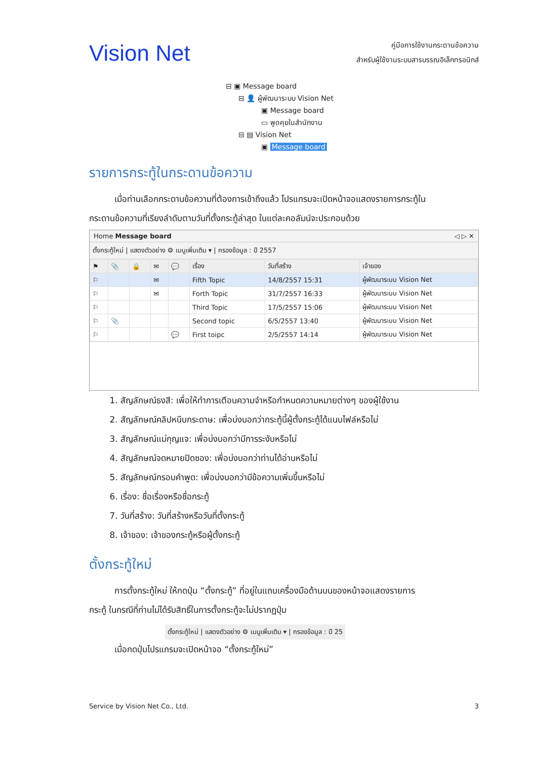Vision Net
คู่มือการใช้งานกระดานข้อความ
สำหรับผู้ใช้งานระบบสารบรรณอิเล็กทรอนิกส์
⊟ ▣ Message board
⊟ 👤 ผู้พัฒนาระบบ Vision Net
▣ Message board
▭ พูดคุยในสำนักงาน
⊟ ▤ Vision Net
▣ Message board
รายการกระทู้ในกระดานข้อความ
เมื่อท่านเลือกกระดานข้อความที่ต้องการเข้าถึงแล้ว โปรแกรมจะเปิดหน้าจอแสดงรายการกระทู้ใน
กระดานข้อความที่เรียงลำดับตามวันที่ตั้งกระทู้ล่าสุด ในแต่ละคอลัมน์จะประกอบด้วย
Home Message board ◁ ▷ ✕
ตั้งกระทู้ใหม่ | แสดงตัวอย่าง ⚙ เมนูเพิ่มเติม ▾ | กรองข้อมูล : ปี 2557
| ⚑ | 📎 | 🔒 | ✉ | 💬 | เรื่อง | วันที่สร้าง | เจ้าของ |
| --- | --- | --- | --- | --- | --- | --- | --- |
| ⚐ | | | ✉ | | Fifth Topic | 14/8/2557 15:31 | ผู้พัฒนาระบบ Vision Net |
| ⚐ | | | ✉ | | Forth Topic | 31/7/2557 16:33 | ผู้พัฒนาระบบ Vision Net |
| ⚐ | | | | | Third Topic | 17/5/2557 15:06 | ผู้พัฒนาระบบ Vision Net |
| ⚐ | 📎 | | | | Second topic | 6/5/2557 13:40 | ผู้พัฒนาระบบ Vision Net |
| ⚐ | | | | 💬 | First toipc | 2/5/2557 14:14 | ผู้พัฒนาระบบ Vision Net |
1. สัญลักษณ์ธงสี: เพื่อให้ทำการเตือนความจำหรือกำหนดความหมายต่างๆ ของผู้ใช้งาน
2. สัญลักษณ์คลิปหนีบกระดาษ: เพื่อบ่งบอกว่ากระทู้นี้ผู้ตั้งกระทู้ได้แนบไฟล์หรือไม่
3. สัญลักษณ์แม่กุญแจ: เพื่อบ่งบอกว่ามีการระงับหรือไม่
4. สัญลักษณ์จดหมายปิดซอง: เพื่อบ่งบอกว่าท่านได้อ่านหรือไม่
5. สัญลักษณ์กรอบคำพูด: เพื่อบ่งบอกว่ามีข้อความเพิ่มขึ้นหรือไม่
6. เรื่อง: ชื่อเรื่องหรือชื่อกระทู้
7. วันที่สร้าง: วันที่สร้างหรือวันที่ตั้งกระทู้
8. เจ้าของ: เจ้าของกระทู้หรือผู้ตั้งกระทู้
ตั้งกระทู้ใหม่
การตั้งกระทู้ใหม่ ให้กดปุ่ม “ตั้งกระทู้” ที่อยู่ในแถบเครื่องมือด้านบนของหน้าจอแสดงรายการ
กระทู้ ในกรณีที่ท่านไม่ได้รับสิทธิ์ในการตั้งกระทู้จะไม่ปรากฏปุ่ม
ตั้งกระทู้ใหม่ | แสดงตัวอย่าง ⚙ เมนูเพิ่มเติม ▾ | กรองข้อมูล : ปี 25
เมื่อกดปุ่มโปรแกรมจะเปิดหน้าจอ “ตั้งกระทู้ใหม่”
Service by Vision Net Co., Ltd. 3